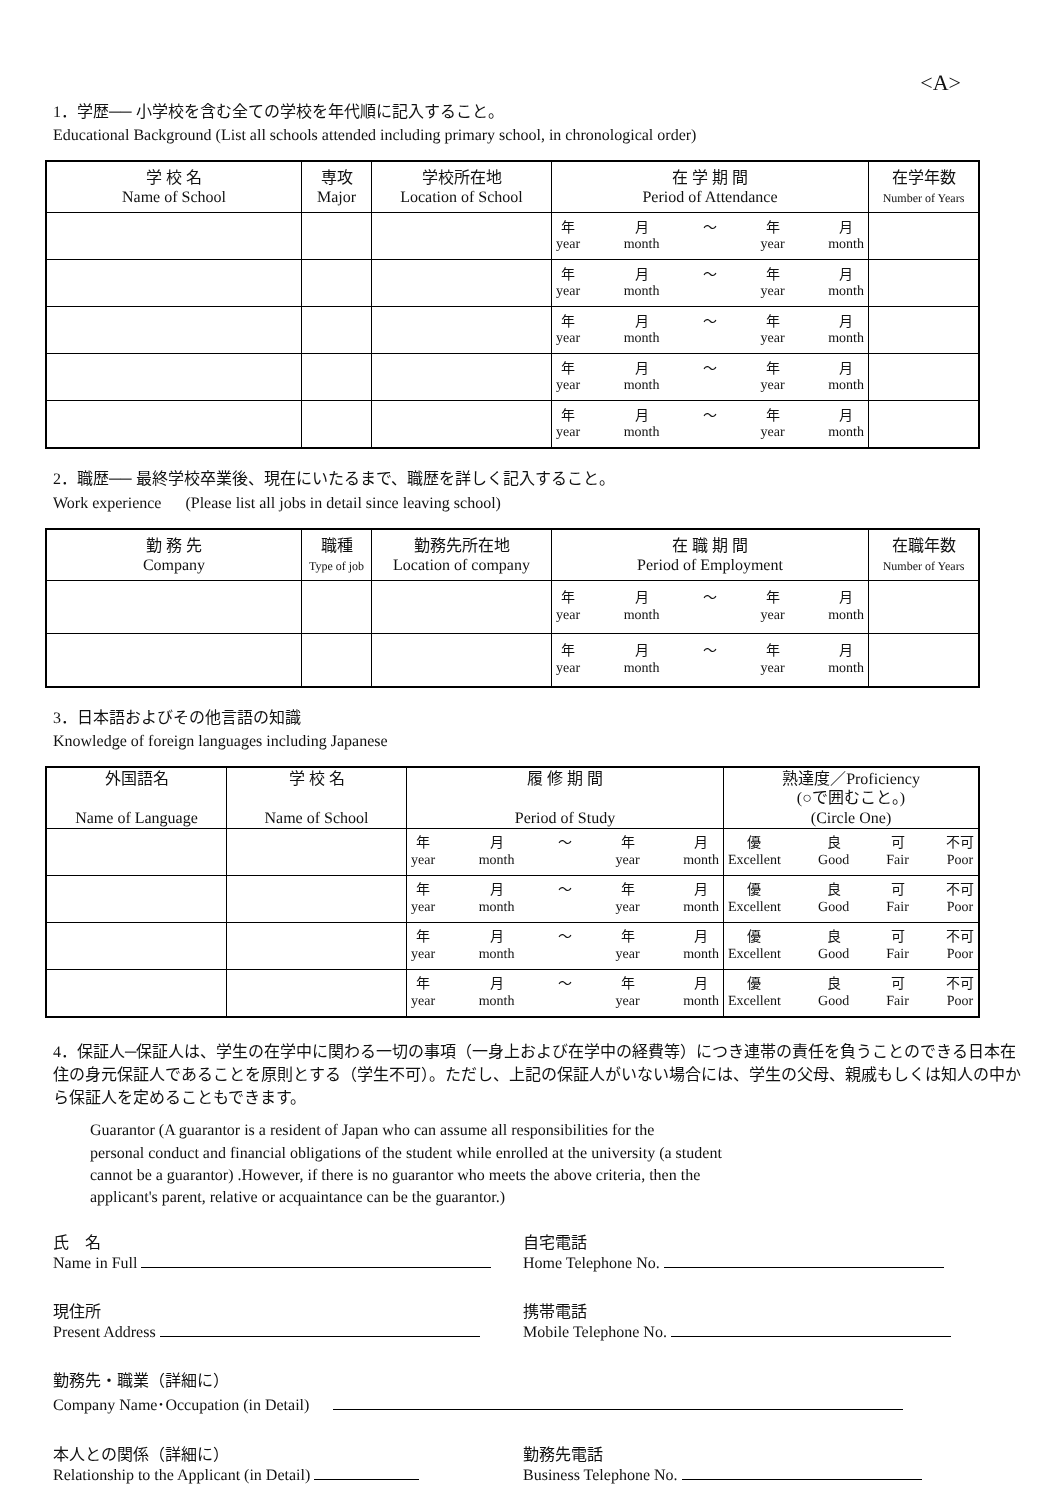<A>
1．学歴── 小学校を含む全ての学校を年代順に記入すること。
Educational Background (List all schools attended including primary school, in chronological order)
| 学 校 名 Name of School | 専攻 Major | 学校所在地 Location of School | 在 学 期 間 Period of Attendance | 在学年数 Number of Years |
| --- | --- | --- | --- | --- |
| | | | 年 year 月 month ～ 年 year 月 month | |
| | | | 年 year 月 month ～ 年 year 月 month | |
| | | | 年 year 月 month ～ 年 year 月 month | |
| | | | 年 year 月 month ～ 年 year 月 month | |
| | | | 年 year 月 month ～ 年 year 月 month | |
2．職歴── 最終学校卒業後、現在にいたるまで、職歴を詳しく記入すること。
Work experience (Please list all jobs in detail since leaving school)
| 勤 務 先 Company | 職種 Type of job | 勤務先所在地 Location of company | 在 職 期 間 Period of Employment | 在職年数 Number of Years |
| --- | --- | --- | --- | --- |
| | | | 年 year 月 month ～ 年 year 月 month | |
| | | | 年 year 月 month ～ 年 year 月 month | |
3．日本語およびその他言語の知識
Knowledge of foreign languages including Japanese
| 外国語名 Name of Language | 学 校 名 Name of School | 履 修 期 間 Period of Study | 熟達度／Proficiency (○で囲むこと。) (Circle One) |
| --- | --- | --- | --- |
| | | 年 year 月 month ～ 年 year 月 month | 優 Excellent 良 Good 可 Fair 不可 Poor |
| | | 年 year 月 month ～ 年 year 月 month | 優 Excellent 良 Good 可 Fair 不可 Poor |
| | | 年 year 月 month ～ 年 year 月 month | 優 Excellent 良 Good 可 Fair 不可 Poor |
| | | 年 year 月 month ～ 年 year 月 month | 優 Excellent 良 Good 可 Fair 不可 Poor |
4．保証人─保証人は、学生の在学中に関わる一切の事項（一身上および在学中の経費等）につき連帯の責任を負うことのできる日本在住の身元保証人であることを原則とする（学生不可）。ただし、上記の保証人がいない場合には、学生の父母、親戚もしくは知人の中から保証人を定めることもできます。
Guarantor (A guarantor is a resident of Japan who can assume all responsibilities for the
personal conduct and financial obligations of the student while enrolled at the university (a student
cannot be a guarantor) .However, if there is no guarantor who meets the above criteria, then the
applicant's parent, relative or acquaintance can be the guarantor.)
氏　名
Name in Full
自宅電話
Home Telephone No.
現住所
Present Address
携帯電話
Mobile Telephone No.
勤務先・職業（詳細に）
Company Name･Occupation (in Detail)
本人との関係（詳細に）
Relationship to the Applicant (in Detail)
勤務先電話
Business Telephone No.